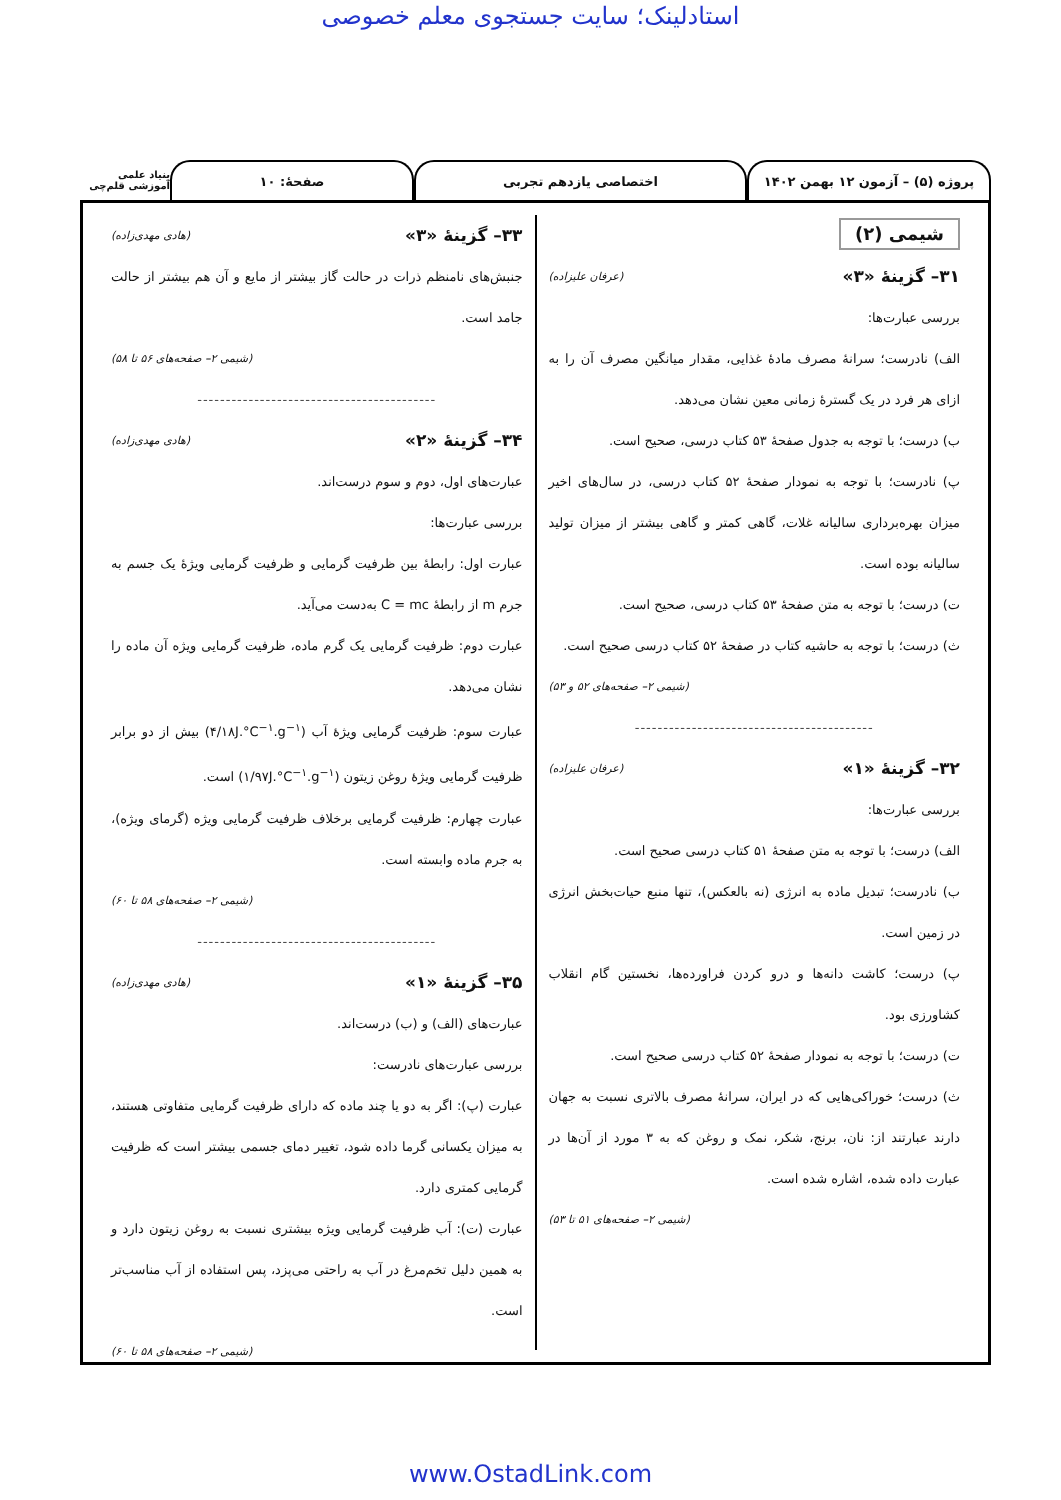استادلینک؛ سایت جستجوی معلم خصوصی
پروژه (۵) – آزمون ۱۲ بهمن ۱۴۰۲ اختصاصی یازدهم تجربی صفحهٔ: ۱۰
بنیاد علمی آموزشی قلم‌چی
شیمی (۲)
۳۱– گزینهٔ «۳» (عرفان علیزاده)
بررسی عبارت‌ها:
الف) نادرست؛ سرانهٔ مصرف مادهٔ غذایی، مقدار میانگین مصرف آن را به ازای هر فرد در یک گسترهٔ زمانی معین نشان می‌دهد.
ب) درست؛ با توجه به جدول صفحهٔ ۵۳ کتاب درسی، صحیح است.
پ) نادرست؛ با توجه به نمودار صفحهٔ ۵۲ کتاب درسی، در سال‌های اخیر میزان بهره‌برداری سالیانه غلات، گاهی کمتر و گاهی بیشتر از میزان تولید سالیانه بوده است.
ت) درست؛ با توجه به متن صفحهٔ ۵۳ کتاب درسی، صحیح است.
ث) درست؛ با توجه به حاشیه کتاب در صفحهٔ ۵۲ کتاب درسی صحیح است.
(شیمی ۲– صفحه‌های ۵۲ و ۵۳)
------------------------------------------
۳۲– گزینهٔ «۱» (عرفان علیزاده)
بررسی عبارت‌ها:
الف) درست؛ با توجه به متن صفحهٔ ۵۱ کتاب درسی صحیح است.
ب) نادرست؛ تبدیل ماده به انرژی (نه بالعکس)، تنها منبع حیات‌بخش انرژی در زمین است.
پ) درست؛ کاشت دانه‌ها و درو کردن فراورده‌ها، نخستین گام انقلاب کشاورزی بود.
ت) درست؛ با توجه به نمودار صفحهٔ ۵۲ کتاب درسی صحیح است.
ث) درست؛ خوراکی‌هایی که در ایران، سرانهٔ مصرف بالاتری نسبت به جهان دارند عبارتند از: نان، برنج، شکر، نمک و روغن که به ۳ مورد از آن‌ها در عبارت داده شده، اشاره شده است.
(شیمی ۲– صفحه‌های ۵۱ تا ۵۳)
۳۳– گزینهٔ «۳» (هادی مهدی‌زاده)
جنبش‌های نامنظم ذرات در حالت گاز بیشتر از مایع و آن هم بیشتر از حالت جامد است.
(شیمی ۲– صفحه‌های ۵۶ تا ۵۸)
------------------------------------------
۳۴– گزینهٔ «۲» (هادی مهدی‌زاده)
عبارت‌های اول، دوم و سوم درست‌اند.
بررسی عبارت‌ها:
عبارت اول: رابطهٔ بین ظرفیت گرمایی و ظرفیت گرمایی ویژهٔ یک جسم به جرم m از رابطهٔ C = mc به‌دست می‌آید.
عبارت دوم: ظرفیت گرمایی یک گرم ماده، ظرفیت گرمایی ویژه آن ماده را نشان می‌دهد.
عبارت سوم: ظرفیت گرمایی ویژهٔ آب (۴/۱۸J.°C<sup>−۱</sup>.g<sup>−۱</sup>) بیش از دو برابر ظرفیت گرمایی ویژهٔ روغن زیتون (۱/۹۷J.°C<sup>−۱</sup>.g<sup>−۱</sup>) است.
عبارت چهارم: ظرفیت گرمایی برخلاف ظرفیت گرمایی ویژه (گرمای ویژه)، به جرم ماده وابسته است.
(شیمی ۲– صفحه‌های ۵۸ تا ۶۰)
------------------------------------------
۳۵– گزینهٔ «۱» (هادی مهدی‌زاده)
عبارت‌های (الف) و (ب) درست‌اند.
بررسی عبارت‌های نادرست:
عبارت (پ): اگر به دو یا چند ماده که دارای ظرفیت گرمایی متفاوتی هستند، به میزان یکسانی گرما داده شود، تغییر دمای جسمی بیشتر است که ظرفیت گرمایی کمتری دارد.
عبارت (ت): آب ظرفیت گرمایی ویژه بیشتری نسبت به روغن زیتون دارد و به همین دلیل تخم‌مرغ در آب به راحتی می‌پزد، پس استفاده از آب مناسب‌تر است.
(شیمی ۲– صفحه‌های ۵۸ تا ۶۰)
www.OstadLink.com